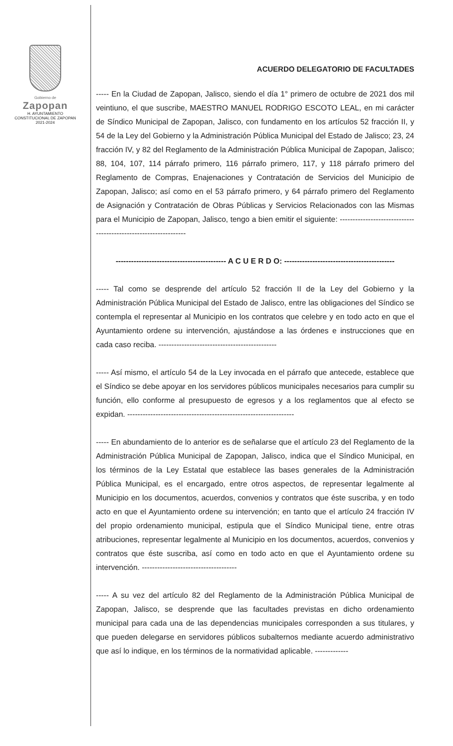Gobierno de
Zapopan
H. AYUNTAMIENTO
CONSTITUCIONAL DE ZAPOPAN
2021-2024
ACUERDO DELEGATORIO DE FACULTADES
----- En la Ciudad de Zapopan, Jalisco, siendo el día 1° primero de octubre de 2021 dos mil veintiuno, el que suscribe, MAESTRO MANUEL RODRIGO ESCOTO LEAL, en mi carácter de Síndico Municipal de Zapopan, Jalisco, con fundamento en los artículos 52 fracción II, y 54 de la Ley del Gobierno y la Administración Pública Municipal del Estado de Jalisco; 23, 24 fracción IV, y 82 del Reglamento de la Administración Pública Municipal de Zapopan, Jalisco; 88, 104, 107, 114 párrafo primero, 116 párrafo primero, 117, y 118 párrafo primero del Reglamento de Compras, Enajenaciones y Contratación de Servicios del Municipio de Zapopan, Jalisco; así como en el 53 párrafo primero, y 64 párrafo primero del Reglamento de Asignación y Contratación de Obras Públicas y Servicios Relacionados con las Mismas para el Municipio de Zapopan, Jalisco, tengo a bien emitir el siguiente: ----------------------------------------------------------------
------------------------------------------- A C U E R D O: -------------------------------------------
----- Tal como se desprende del artículo 52 fracción II de la Ley del Gobierno y la Administración Pública Municipal del Estado de Jalisco, entre las obligaciones del Síndico se contempla el representar al Municipio en los contratos que celebre y en todo acto en que el Ayuntamiento ordene su intervención, ajustándose a las órdenes e instrucciones que en cada caso reciba. ----------------------------------------------
----- Así mismo, el artículo 54 de la Ley invocada en el párrafo que antecede, establece que el Síndico se debe apoyar en los servidores públicos municipales necesarios para cumplir su función, ello conforme al presupuesto de egresos y a los reglamentos que al efecto se expidan. -----------------------------------------------------------------
----- En abundamiento de lo anterior es de señalarse que el artículo 23 del Reglamento de la Administración Pública Municipal de Zapopan, Jalisco, indica que el Síndico Municipal, en los términos de la Ley Estatal que establece las bases generales de la Administración Pública Municipal, es el encargado, entre otros aspectos, de representar legalmente al Municipio en los documentos, acuerdos, convenios y contratos que éste suscriba, y en todo acto en que el Ayuntamiento ordene su intervención; en tanto que el artículo 24 fracción IV del propio ordenamiento municipal, estipula que el Síndico Municipal tiene, entre otras atribuciones, representar legalmente al Municipio en los documentos, acuerdos, convenios y contratos que éste suscriba, así como en todo acto en que el Ayuntamiento ordene su intervención. -------------------------------------
----- A su vez del artículo 82 del Reglamento de la Administración Pública Municipal de Zapopan, Jalisco, se desprende que las facultades previstas en dicho ordenamiento municipal para cada una de las dependencias municipales corresponden a sus titulares, y que pueden delegarse en servidores públicos subalternos mediante acuerdo administrativo que así lo indique, en los términos de la normatividad aplicable. -------------